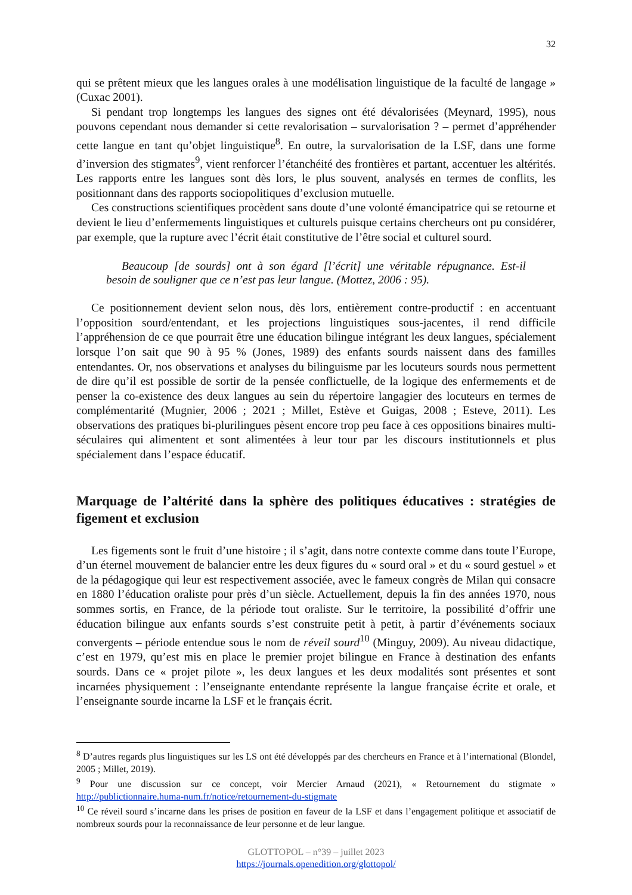32
qui se prêtent mieux que les langues orales à une modélisation linguistique de la faculté de langage » (Cuxac 2001).
Si pendant trop longtemps les langues des signes ont été dévalorisées (Meynard, 1995), nous pouvons cependant nous demander si cette revalorisation – survalorisation ? – permet d’appréhender cette langue en tant qu’objet linguistique<sup>8</sup>. En outre, la survalorisation de la LSF, dans une forme d’inversion des stigmates<sup>9</sup>, vient renforcer l’étanchéité des frontières et partant, accentuer les altérités. Les rapports entre les langues sont dès lors, le plus souvent, analysés en termes de conflits, les positionnant dans des rapports sociopolitiques d’exclusion mutuelle.
Ces constructions scientifiques procèdent sans doute d’une volonté émancipatrice qui se retourne et devient le lieu d’enfermements linguistiques et culturels puisque certains chercheurs ont pu considérer, par exemple, que la rupture avec l’écrit était constitutive de l’être social et culturel sourd.
Beaucoup [de sourds] ont à son égard [l’écrit] une véritable répugnance. Est-il besoin de souligner que ce n’est pas leur langue. (Mottez, 2006 : 95).
Ce positionnement devient selon nous, dès lors, entièrement contre-productif : en accentuant l’opposition sourd/entendant, et les projections linguistiques sous-jacentes, il rend difficile l’appréhension de ce que pourrait être une éducation bilingue intégrant les deux langues, spécialement lorsque l’on sait que 90 à 95 % (Jones, 1989) des enfants sourds naissent dans des familles entendantes. Or, nos observations et analyses du bilinguisme par les locuteurs sourds nous permettent de dire qu’il est possible de sortir de la pensée conflictuelle, de la logique des enfermements et de penser la co-existence des deux langues au sein du répertoire langagier des locuteurs en termes de complémentarité (Mugnier, 2006 ; 2021 ; Millet, Estève et Guigas, 2008 ; Esteve, 2011). Les observations des pratiques bi-plurilingues pèsent encore trop peu face à ces oppositions binaires multi-séculaires qui alimentent et sont alimentées à leur tour par les discours institutionnels et plus spécialement dans l’espace éducatif.
Marquage de l’altérité dans la sphère des politiques éducatives : stratégies de figement et exclusion
Les figements sont le fruit d’une histoire ; il s’agit, dans notre contexte comme dans toute l’Europe, d’un éternel mouvement de balancier entre les deux figures du « sourd oral » et du « sourd gestuel » et de la pédagogique qui leur est respectivement associée, avec le fameux congrès de Milan qui consacre en 1880 l’éducation oraliste pour près d’un siècle. Actuellement, depuis la fin des années 1970, nous sommes sortis, en France, de la période tout oraliste. Sur le territoire, la possibilité d’offrir une éducation bilingue aux enfants sourds s’est construite petit à petit, à partir d’événements sociaux convergents – période entendue sous le nom de réveil sourd<sup>10</sup> (Minguy, 2009). Au niveau didactique, c’est en 1979, qu’est mis en place le premier projet bilingue en France à destination des enfants sourds. Dans ce « projet pilote », les deux langues et les deux modalités sont présentes et sont incarnées physiquement : l’enseignante entendante représente la langue française écrite et orale, et l’enseignante sourde incarne la LSF et le français écrit.
<sup>8</sup> D’autres regards plus linguistiques sur les LS ont été développés par des chercheurs en France et à l’international (Blondel, 2005 ; Millet, 2019).
<sup>9</sup> Pour une discussion sur ce concept, voir Mercier Arnaud (2021), « Retournement du stigmate » http://publictionnaire.huma-num.fr/notice/retournement-du-stigmate
<sup>10</sup> Ce réveil sourd s’incarne dans les prises de position en faveur de la LSF et dans l’engagement politique et associatif de nombreux sourds pour la reconnaissance de leur personne et de leur langue.
GLOTTOPOL – n°39 – juillet 2023
https://journals.openedition.org/glottopol/